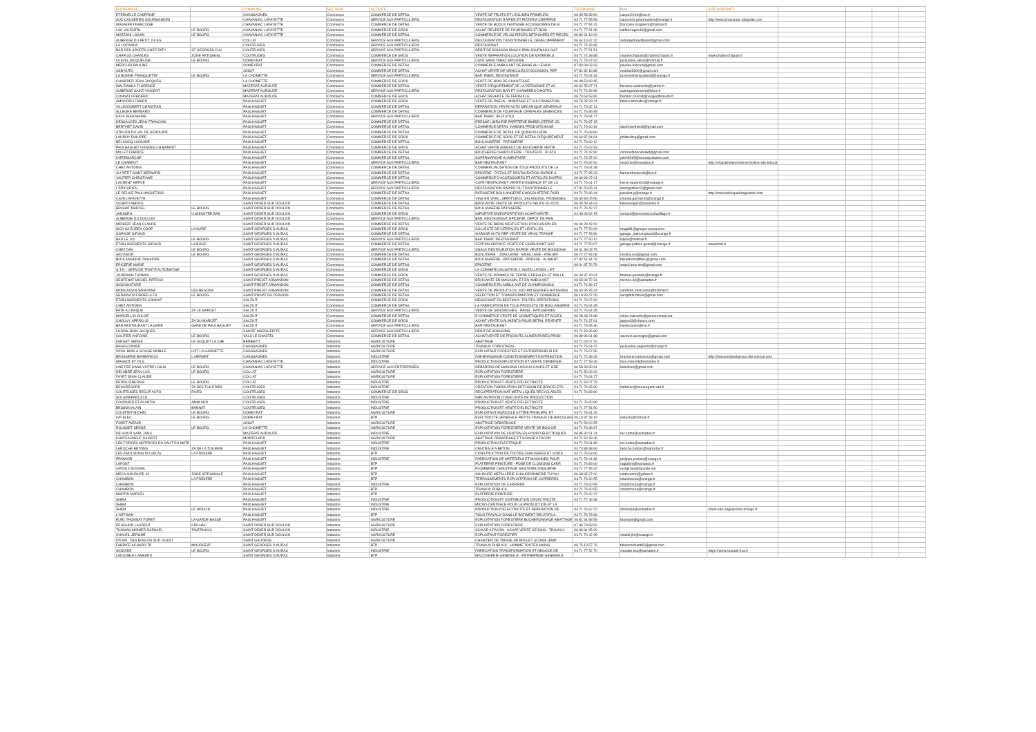| ENTREPRISE | | COMMUNE | SECTEUR | ACTIVITÉ | | TÉLÉPHONE | MAIL | SITE INTERNET | | | | |
| --- | --- | --- | --- | --- | --- | --- | --- | --- | --- | --- | --- | --- |
| ETERNELLE CASPRINE | | CHASSAGNES | Commerce | COMMERCE DE DETAIL | VENTE DE FRUITS ET LEGUMES PRIMEURS | 06 45 58 38 50 | casper2019@live.fr | | | | | |
| AUX CAUSERIES GOURMANDES | | CHAVANIAC LAFAYETTE | Commerce | SERVICE AUX PARTICULIERS | RESTAURATION RAPIDE ET PIZZERIA CREPERIE | 04 71 77 55 58 | causeries.gourmandes@orange.fr | http://www.chavaniac-lafayette.com | | | | |
| MAGNIER FRANCOISE | | CHAVANIAC LAFAYETTE | Commerce | COMMERCE DE DETAIL | VENTE DE BIJOUX FANTAISIE ACCESSOIRES DE M | 04 71 77 54 41 | francoise.magnier4@hotmail.fr | | | | | |
| LAC VALENTIN | LE BOURG | CHAVANIAC LAFAYETTE | Commerce | COMMERCE DE GROS | ACHAT REVENTE DE FOURRAGES ET BOIS | 04 71 77 51 36 | valfourrages43@gmail.com | | | | | |
| MAZZONI LOGAN | LE BOURG | CHAVANIAC LAFAYETTE | Commerce | COMMERCE DE DETAIL | COMMERCE DE VELOS PIECES DETACHEES ET PIECES | 06 82 91 19 00 | | | | | | |
| AUBERGE DU PETIT JULES | | COLLAT | Commerce | SERVICE AUX PARTICULIERS | RESTAURATION TRADITIONNELLE, DEVELOPPEMENT | 06 64 13 87 42 | aubergedupetitjules@gmail.com | | | | | |
| LA LOCANDA | | COUTEUGES | Commerce | SERVICE AUX PARTICULIERS | RESTAURANT | 04 71 74 39 36 | | | | | | |
| BAR DES SPORTS CHEZ PATY | ST GEORGES D AI | COUTEUGES | Commerce | SERVICE AUX PARTICULIERS | DEBIT DE BOISSON SNACK PAIN JOURNAUX GAZ | 04 71 77 51 51 | | | | | | |
| CHAPUIS CHARLES | ZONE ARTISANAL | COUTEUGES | Commerce | COMMERCE DE GROS | VENTE REPARATION LOCATION DE MATERIELS | 04 71 74 38 88 | charleschapuis@charleschapuis.fr | www.charleschapuis.fr | | | | |
| OLEON JACQUELINE | LE BOURG | DOMEYRAT | Commerce | SERVICE AUX PARTICULIERS | CAFE SANS TABAC EPICERIE | 04 71 76 67 62 | jacqueline.oleon@hotmail.fr | | | | | |
| MERCURI PAULINE | | DOMEYRAT | Commerce | COMMERCE DE DETAIL | COMMERCE AMBULANT DE PAINS AU LEVAIN | 07 83 09 03 43 | pauline.mercuri@gmail.com | | | | | |
| ASB AUTO | | JOSAT | Commerce | COMMERCE DE DETAIL | ACHAT-VENTE DE VEHICULES D'OCCASION, REP | 07 81 82 16 88 | moidu43300@gmail.com | | | | | |
| LA BONNE FRANQUETTE | LE BOURG | LA CHOMETTE | Commerce | SERVICE AUX PARTICULIERS | BAR TABAC RESTAURANT | 04 71 76 64 34 | la.bonnefranquette43@orange.fr | | | | | |
| CHABRIER JEAN-JACQUES | | LA CHOMETTE | Commerce | COMMERCE DE GROS | VENTE DE BOIS DE CHAUFFAGE | 06 98 53 68 45 | | | | | | |
| WALEWSKA FLORENCE | | MAZERAT AUROUZE | Commerce | COMMERCE DE DETAIL | VENTE D'EQUIPEMENT DE LA PERSONNE ET AC | 09 62 55 97 71 | florence.walewska@yahoo.fr | | | | | |
| AUBERGE SAINT VINCENT | | MAZERAT AUROUZE | Commerce | SERVICE AUX PARTICULIERS | RESTAURATION BAR ET CHAMBRES D'HOTES | 04 71 74 39 86 | aubergestvincent@bbox.fr | | | | | |
| CONNAT FREDERIC | | MAZERAT AUROUZE | Commerce | COMMERCE DE GROS | ACHAT REVENTE DE FERRAILLE | 06 70 63 53 89 | frederic.connat@peugeotbrioude.fr | | | | | |
| AMOUDRU FABIEN | | PAULHAGUET | Commerce | COMMERCE DE GROS | VENTE DE PNEUS - MONTAGE ET VULCANISATION | 06 76 28 28 24 | fabien.amoudru@orange.fr | | | | | |
| VILLEJOUBERT CHRISTIAN | | PAULHAGUET | Commerce | COMMERCE DE DETAIL | REPARATION VENTE AUTO MECANIQUE GENERALE | 04 71 76 62 13 | | | | | | |
| ALLEGRE BERNARD | | PAULHAGUET | Commerce | COMMERCE DE DETAIL | COMMERCE DE FOURRAGE CEREALES SEMENCES | 04 71 76 86 95 | | | | | | |
| KAYA JEAN MARIE | | PAULHAGUET | Commerce | SERVICE AUX PARTICULIERS | BAR TABAC JEUX (FDJ) | 04 71 76 84 77 | | | | | | |
| DESSAUCES JEAN-FRANCOIS | | PAULHAGUET | Commerce | COMMERCE DE DETAIL | PRESSE LIBRAIRIE PAPETERIE BIMBELOTERIE CD | 04 71 76 87 15 | | | | | | |
| BERTHET DAVID | | PAULHAGUET | Commerce | COMMERCE DE DETAIL | COMMERCE DETAIL VIANDES PRODUITS BASE | 04 71 76 60 31 | david.berthet43@gmail.com | | | | | |
| ATELIER DU VAL DE SENOUIRE | | PAULHAGUET | Commerce | COMMERCE DE DETAIL | COMMERCE DE DETAIL DE QUINCAILLERIE | 04 71 76 88 89 | | | | | | |
| LAUROY PHILIPPE | | PAULHAGUET | Commerce | COMMERCE DE GROS | COMMERCE DE GROS ET DE DETAIL D'EQUIPEMENT | 06 60 87 84 94 | philitosling@gmail.com | | | | | |
| BELCOCQ LUDIVINE | | PAULHAGUET | Commerce | COMMERCE DE DETAIL | BOULANGERIE - PATISSERIE | 04 71 76 60 12 | | | | | | |
| PAULHAGUET VIANDES CH.BARRET | | PAULHAGUET | Commerce | COMMERCE DE GROS | ACHAT VENTE ANIMAUX DE BOUCHERIE VENTE | 04 71 76 62 53 | | | | | | |
| MILLET FABRICE | | PAULHAGUET | Commerce | COMMERCE DE DETAIL | BOUCHERIE CHARCUTERIE - TRAITEUR - PLATS | 04 71 74 42 80 | corinnefabricemillet@gmail.com | | | | | |
| INTERMARCHE | | PAULHAGUET | Commerce | COMMERCE DE DETAIL | SUPERMARCHE ALIMENTAIRE | 04 71 74 37 00 | pdv05265@mousquetaires.com | | | | | |
| LE CHABROT | | PAULHAGUET | Commerce | SERVICE AUX PARTICULIERS | BAR RESTAURANT | 04 71 76 82 60 | mialonbr@wanadoo.fr | http://chapatmialonnsrestchristine.site-tolocal.com | | | | |
| CHEZ ANTONIN | | PAULHAGUET | Commerce | COMMERCE DE DETAIL | COMMERCIALISATION DE TOUS PRODUITS DE LA | 04 71 76 64 35 | | | | | | |
| AU PETIT SAINT BERNARD | | PAULHAGUET | Commerce | COMMERCE DE DETAIL | EPICERIE - PIZZAS ET RESTAURATION RAPIDE A | 04 71 77 85 23 | flamentfrederic8@live.fr | | | | | |
| VAUTIER CHRISTIANE | | PAULHAGUET | Commerce | COMMERCE DE DETAIL | COMMERCE D'ACCESSOIRES ET ARTICLES DIVERS | 06 60 99 07 01 | | | | | | |
| LAURENT HERVE | | PAULHAGUET | Commerce | SERVICE AUX PARTICULIERS | CAFE RESTAURANT VENTE D'ESSENCE ET DE LU | 04 71 76 61 17 | herve-laurent043@orange.fr | | | | | |
| L'EPICURIEN | | PAULHAGUET | Commerce | SERVICE AUX PARTICULIERS | RESTAURATION RAPIDE OU TRADITIONNELLE | 07 81 50 65 41 | denisgrollier43@gmail.com | | | | | |
| LE DELICE PAULHAGUETOIS | | PAULHAGUET | Commerce | COMMERCE DE DETAIL | PATISSERIE BOULANGERIE CHOCOLATERIE FABR | 04 71 76 86 44 | pacallet.y@orange.fr | http://www.delicepaulhaguetois.com | | | | |
| CAVE LAFAYETTE | | PAULHAGUET | Commerce | COMMERCE DE DETAIL | VINS EN VRAC, SPIRITUEUX, SALAISONS, FROMAGES | 06 33 86 05 56 | chantal.garnier43@orange.fr | | | | | |
| VIGIER FABRICE | | SAINT DIDIER SUR DOULON | Commerce | COMMERCE DE DETAIL | BROCANTE VENTE DE PRODUITS NEUFS OU D'OC | 06 40 49 34 63 | fabricevigier@wanadoo.fr | | | | | |
| BRUHAT MARCEL | LE BOURG | SAINT DIDIER SUR DOULON | Commerce | COMMERCE DE DETAIL | BOULANGERIE PATISSERIE | 04 71 76 42 27 | | | | | | |
| JANSSEN | LUGEASTRE BAS | SAINT DIDIER SUR DOULON | Commerce | COMMERCE DE GROS | IMPORTATION/EXPORTATION ACHAT/VENTE | 04 43 06 62 15 | contact@janssenecochauffage.fr | | | | | |
| AUBERGE DU DOULON | | SAINT DIDIER SUR DOULON | Commerce | SERVICE AUX PARTICULIERS | BAR, RESTAURANT, EPICERIE, DEPOT DE PAIN | | | | | | | |
| MENGER JEAN-CLAUDE | | SAINT DIDIER SUR DOULON | Commerce | COMMERCE DE DETAIL | VENTE DE BIENS NEUFS ET/OU D'OCCASION EN | 06 44 28 43 10 | | | | | | |
| SICA SA EUREA COOP | LA GARE | SAINT GEORGES D AURAC | Commerce | COMMERCE DE GROS | COLLECTE DE CEREALES ET LENTILLES | 04 71 77 50 09 | magd81@groupe-eurea.com | | | | | |
| GARAGE GIRAUD | | SAINT GEORGES D AURAC | Commerce | COMMERCE DE DETAIL | GARAGE AUTO REP VENTE DE VEHIC TRANSP | 04 71 77 53 80 | garage_patrice.giraud@orange.fr | | | | | |
| BAR LE 102 | LE BOURG | SAINT GEORGES D AURAC | Commerce | SERVICE AUX PARTICULIERS | BAR TABAC RESTAURANT | 04 71 77 50 12 | kilyne@hotmail.fr | | | | | |
| ETABLISSEMENTS GIRAUD | LA BUGE | SAINT GEORGES D AURAC | Commerce | COMMERCE DE DETAIL | STATION SERVICE VENTE DE CARBURANT GAZ | 04 71 77 50 07 | garage-patrice.giraud@orange.fr | www.total.fr | | | | |
| CHEZ DAV | LE BOURG | SAINT GEORGES D AURAC | Commerce | SERVICE AUX PARTICULIERS | SNACK RESTAURATION RAPIDE VENTE DE BOISSONS | 06 41 36 03 75 | | | | | | |
| ARCANOR | LE BOURG | SAINT GEORGES D AURAC | Commerce | COMMERCE DE DETAIL | BIJOUTERIE - JOAILLERIE - EMAILLAGE - ATELIER | 06 72 77 84 08 | norana.eva@gmail.com | | | | | |
| BOULANGERIE TAISSIDRE | | SAINT GEORGES D AURAC | Commerce | COMMERCE DE DETAIL | BOULANGERIE - PATISSERIE - PRESSE - ALIMENT | 07 82 51 84 76 | taissidrematthieu@gmail.com | | | | | |
| EPICERIE MARIE | | SAINT GEORGES D AURAC | Commerce | COMMERCE DE DETAIL | EPICERIE | 06 01 87 76 79 | snack.broc.dm@gmail.com | | | | | |
| S.T.A. - SERVICE TRAITE AUTOMATISE | | SAINT GEORGES D AURAC | Commerce | COMMERCE DE GROS | LA COMMERCIALISATION, L'INSTALLATION, L'ET | | | | | | | |
| JOURDAIN THOMAS | | SAINT GEORGES D AURAC | Commerce | COMMERCE DE GROS | VENTE DE POMMES DE TERRE CEREALES ET PAILLE | 06 30 87 40 04 | thomas.jourdain@orange.fr | | | | | |
| SENTENAT MICHEL PATRICK | | SAINT PREJET ARMANDON | Commerce | COMMERCE DE DETAIL | BROCANTE EN MAGASIN, ET EN AMBULANT | 06 65 09 72 31 | michou.43@wanadoo.fr | | | | | |
| SIGOUNATURE | | SAINT PREJET ARMANDON | Commerce | COMMERCE DE DETAIL | COMMERCE EN AMBULANT DE CHAMPIGNONS | 04 71 74 39 17 | | | | | | |
| MONCASSIN SANDRINE | LES BEGONS | SAINT PREJET ARMANDON | Commerce | COMMERCE DE DETAIL | VENTE DE PRODUITS DU SUD PATISSERIES BOISSONS | 06 60 95 35 24 | sandrine.moncassin@hotmail.fr | | | | | |
| SERAPHITA FIBRES & FIL | LE BOURG | SAINT PRIVAT DU DRAGON | Commerce | COMMERCE DE DETAIL | SELECTION ET TRANSFORMATION ET COMMERCE | 06 18 93 47 29 | seraphita.fibres@gmail.com | | | | | |
| ETABLISSEMENTS CONNAT | | SALZUIT | Commerce | COMMERCE DE GROS | NEGOCIANT EN BESTIAUX. TOUTES OPERATIONS | 04 71 74 07 69 | | | | | | |
| CHEZ ANTONIN | | SALZUIT | Commerce | COMMERCE DE DETAIL | LA FABRICATION DE TOUS PRODUITS DE BOULANGERIE | 04 71 76 64 35 | | | | | | |
| PATE A CRAQUE | ZA LE MARCET | SALZUIT | Commerce | SERVICE AUX PARTICULIERS | VENTE DE SANDWICHES - PAINS - PATISSERIES | 04 71 76 64 35 | | | | | | |
| MARCELLIN CHLOÉ | | SALZUIT | Commerce | COMMERCE DE DETAIL | E-COMMERCE VENTE DE COSMETIQUES ET ACCES | 06 28 43 24 68 | chloe.marcellin@parcoursmail.net | | | | | |
| CHOUVY APPRO 43 | ZA DU MARCET | SALZUIT | Commerce | COMMERCE DE GROS | ACHAT VENTE D'ALIMENTS POUR BETAIL REVENTE | 04 71 74 37 61 | appro43@chouvy.com | | | | | |
| BAR RESTAURANT LA GARE | GARE DE PAULHAGUET | SALZUIT | Commerce | SERVICE AUX PARTICULIERS | BAR RESTAURANT | 04 71 76 65 36 | hardycarole@live.fr | | | | | |
| LUDON JEAN-JACQUES | | SAINTE MARGUERITE | Commerce | SERVICE AUX PARTICULIERS | DEBIT DE BOISSONS | 04 71 50 36 89 | | | | | | |
| GAUTIER ANTOINE | LE BOURG | VALS LE CHASTEL | Commerce | COMMERCE DE DETAIL | ACHAT/VENTE DE PRODUITS ALIMENTAIRES PROD | 06 89 96 61 88 | saveurs.auvergne@gmail.com | | | | | |
| FARGET SERGE | LE SUQUET-LA CHE | BERBEZIT | Industrie | AGRICULTURE | ABATTAGE | 04 71 00 07 40 | | | | | | |
| PAGES DIDIER | | CHASSAGNES | Industrie | AGRICULTURE | TRAVAUX FORESTIERS | 04 71 76 64 47 | jacqueline.pages00@orange.fr | | | | | |
| VIDAL BOIS & SCIAGE MOBILE | LOT. LA GARDETTE | CHASSAGNES | Industrie | AGRICULTURE | EXPLOITANT FORESTIER ET ENTREPRENEUR DE | 04 71 76 67 56 | | | | | | |
| BRASSERIE BARBAROUX | L.HERMET | CHASSAGNES | Industrie | INDUSTRIE | FAB-BRASSAGE-CONDITIONNEMENT-DISTRIBUTION | 04 71 74 38 46 | brasserie.barbaroux@gmail.com | http://brasseriebarbaroux.site-solocal.com | | | | |
| MANSOT ET FILS | | CHAVANIAC LAFAYETTE | Industrie | INDUSTRIE | PRODUCTION EXPLOITATION ET VENTE D'ENERGIE | 04 71 77 59 49 | luce.mansot@wanadoo.fr | | | | | |
| UNE FEE DANS VOTRE LOGIS | LE BOURG | CHAVANIAC LAFAYETTE | Industrie | SERVICE AUX ENTREPRISES | DEBARRAS DE MAISONS LOCAUX CAVES ET GRE | 06 58 39 80 91 | lodenkim@gmail.com | | | | | |
| DELABRE JEAN-LUC | LE BOURG | COLLAT | Industrie | AGRICULTURE | EXPLOITATION FORESTIERE | 04 71 50 09 20 | | | | | | |
| FAYET JEAN-CLAUDE | | COLLAT | Industrie | AGRICULTURE | EXPLOITATION FORESTIERE | 04 71 76 64 27 | | | | | | |
| PEROU ENERGIE | LE BOURG | COLLAT | Industrie | INDUSTRIE | PRODUCTION ET VENTE D'ELECTRICITE | 04 71 50 07 79 | | | | | | |
| BEAUREGARD | ZA DES TUILERIES | COUTEUGES | Industrie | INDUSTRIE | CREATION FABRICATION DIFFUSION DE BRACELETS | 04 71 76 65 66 | kathleen@beauregard-sarl.fr | | | | | |
| COUTEUGES RECUP AUTO | RIVES | COUTEUGES | Industrie | COMMERCE DE GROS | RECUPERATION MAT METALLIQUES RECYCLABLES | 04 71 76 88 80 | | | | | | |
| SOLAIREPARC&111 | | COUTEUGES | Industrie | INDUSTRIE | IMPLANTATION D'UNE UNITE DE PRODUCTION | | | | | | | |
| FOURNIER ET PLANTIN | AMBLARD | COUTEUGES | Industrie | INDUSTRIE | PRODUCTION ET VENTE D'ELECTRICITE | 04 71 76 60 96 | | | | | | |
| BESSON ALAIN | BANNAT | COUTEUGES | Industrie | INDUSTRIE | PRODUCTION ET VENTE D'ELECTRICITE | 04 71 77 54 50 | | | | | | |
| COURTET MICHEL | LE BOURG | DOMEYRAT | Industrie | AGRICULTURE | EXPLOITANT AGRICOLE A TITRE PRINCIPAL ET | 04 71 76 61 29 | | | | | | |
| IVR ELEC | LE BOURG | DOMEYRAT | Industrie | BTP | ELECTRICITE GENERALE PETITS TRAVAUX DE BRICOLAGE | 06 19 37 48 19 | ierkyclo@hotmail.fr | | | | | |
| FORET AVENIR | | JOSAT | Industrie | AGRICULTURE | ABATTAGE DEBARDAGE | 04 71 50 00 55 | | | | | | |
| ROUSSET SERGE | LE BOURG | LA CHOMETTE | Industrie | AGRICULTURE | EXPLOITATION FORESTIERE VENTE DE BOIS DE | 04 71 76 68 97 | | | | | | |
| DE GOUR SARL JANS | | MAZERAT AUROUZE | Industrie | INDUSTRIE | EXPLOITATION DE CENTRALES HYDRO-ELECTRIQUES | 06 85 32 51 24 | mc.ludon@wanadoo.fr | | | | | |
| CHATEAUNEUF GILBERT | | MONTCLARD | Industrie | AGRICULTURE | ABATTAGE DEBARDAGE ET SCIAGE A FACON | 04 71 50 38 46 | | | | | | |
| LES FORCES MOTRICES DU SAUT DU MATE | | PAULHAGUET | Industrie | INDUSTRIE | PRODUCTION ELECTRIQUE | 04 71 76 61 88 | mc.ludon@wanadoo.fr | | | | | |
| LAROCHE BETONS | ZA DE LA TUILERIE | PAULHAGUET | Industrie | INDUSTRIE | CENTRALE A BETON | 04 73 89 38 66 | laroche.betons@wanadoo.fr | | | | | |
| LES EMULSIONS DU VELAY | LA FRIDIERE | PAULHAGUET | Industrie | BTP | CONSTRUCTION DE TOUTES CHAUSSEES ET VOIES | 04 71 76 63 66 | | | | | | |
| PROM'OR | | PAULHAGUET | Industrie | INDUSTRIE | FABRICATION DE MATERIELS ET MACHINES POUR | 04 71 74 04 36 | philippe.promor@orange.fr | | | | | |
| LAFONT | | PAULHAGUET | Industrie | BTP | PLATRERIE PEINTURE - POSE DE CLOISONS CARR | 04 71 76 86 09 | raglafont@wanadoo.fr | | | | | |
| GIROUX MICKAEL | | PAULHAGUET | Industrie | BTP | PLOMBERIE CHAUFFAGE SANITAIRE ZINGUERIE | 04 71 77 55 32 | eurlgiroux@laposte.net | | | | | |
| MECA-SOUDURE 43 | ZONE ARTISANALE | PAULHAGUET | Industrie | BTP | SOUDURE METALLERIE CHAUDRONNERIE TUYAU | 06 68 65 27 62 | vettocedric@yahoo.fr | | | | | |
| CHAMBON | LA FRIDIERE | PAULHAGUET | Industrie | BTP | TERRASSEMENTS EXPLOITATION DE CARRIERES | 04 71 76 60 55 | chambonsa@orange.fr | | | | | |
| CHAMBON | | PAULHAGUET | Industrie | INDUSTRIE | EXPLOITATION DE CARRIERE | 04 71 76 60 55 | chambonsa@orange.fr | | | | | |
| CHAMBON | | PAULHAGUET | Industrie | BTP | TRAVAUX PUBLICS | 04 71 76 60 55 | chambonsa@orange.fr | | | | | |
| MARTIN MARCEL | | PAULHAGUET | Industrie | BTP | PLATRERIE PEINTURE | 04 71 76 62 47 | | | | | | |
| SHEM | | PAULHAGUET | Industrie | INDUSTRIE | PRODUCTION ET DISTRIBUTION D'ELECTRICITE | 04 71 77 49 38 | | | | | | |
| SHEM | | PAULHAGUET | Industrie | INDUSTRIE | MICRO-CENTRALE POUR LA PRODUCTION ET LA | | | | | | | |
| SHEM | LE MOULIN | PAULHAGUET | Industrie | INDUSTRIE | PRODUCTION D'ELECTRICITE ET REPARATION DE | 04 71 76 62 22 | shemsarl@wanadoo.fr | shem-sarl.pagesperso-orange.fr | | | | |
| L'ARTISAN | | PAULHAGUET | Industrie | BTP | TOUS TRAVAUX DANS LE BATIMENT RELATIFS A | 04 71 76 73 96 | | | | | | |
| EURL THONNAT FORET | LA GARDE BASSE | PAULHAGUET | Industrie | AGRICULTURE | EXPLOITATION FORESTIERE BUCHERONNAGE ABATTAGE | 06 81 91 88 59 | thonnatn@gmail.com | | | | | |
| PEUGHON LAURENT | CEILHAC | SAINT DIDIER SUR DOULON | Industrie | AGRICULTURE | EXPLOITATION FORESTIERE | 07 86 73 58 52 | | | | | | |
| THOMAS-MONIER RAPHAEL | TAVERNOLS | SAINT DIDIER SUR DOULON | Industrie | INDUSTRIE | SCIAGE A FACON - ACHAT VENTE DE BOIS - TRAVAUX | 06 83 81 85 30 | | | | | | |
| CHALEIL JEROME | | SAINT DIDIER SUR DOULON | Industrie | AGRICULTURE | EXPLOITANT FORESTIER | 04 71 76 42 95 | chaleil.j01@orange.fr | | | | | |
| D'EXPL. DES BOIS DU SUD OUEST | | SAINT GAUDENS | Industrie | AGRICULTURE | CHANTIER DE TRIAGE DE BOIS ET SCIAGE (EMP | | | | | | | |
| FABRICE ACHARD TP | MOURGEAT | SAINT GEORGES D AURAC | Industrie | BTP | TRAVAUX PUBLICS - HOMME TOUTES MAINS | 06 75 13 57 76 | fabriceachard85@gmail.com | | | | | |
| SIODADE | LE BOURG | SAINT GEORGES D AURAC | Industrie | INDUSTRIE | FABRICATION TRANSFORMATION ET NEGOCE DE | 04 71 77 52 70 | siozade.lisa@wanadoo.fr | https://www.siozade-lisa.fr | | | | |
| LADOUBLE LAMBARD | | SAINT GEORGES D AURAC | Industrie | BTP | MACONNERIE GENERALE - ENTREPRISE GENERALE | | | | | | | |